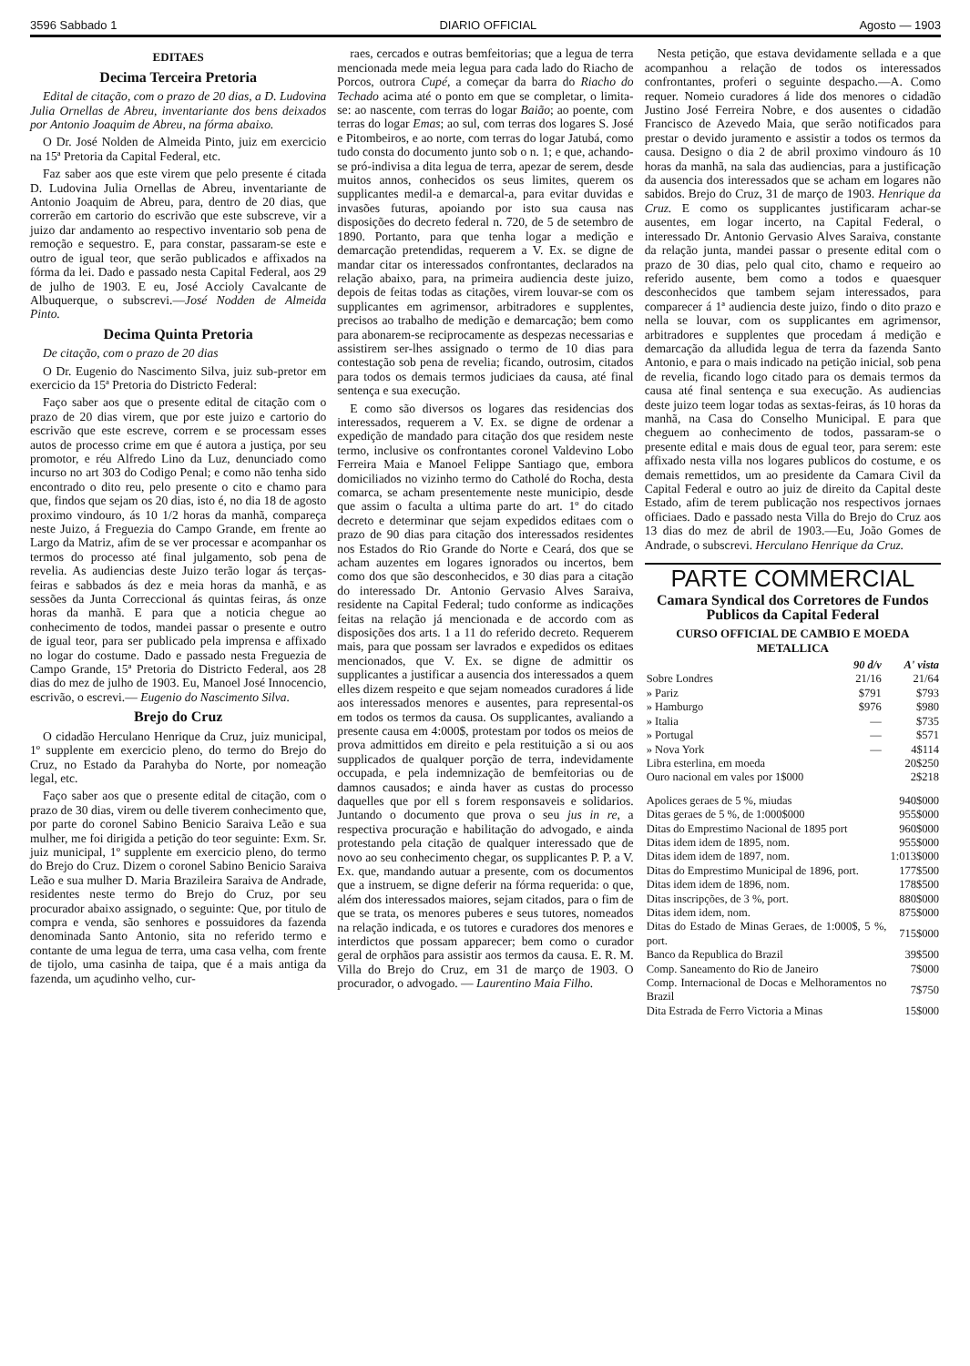3596 Sabbado 1 DIARIO OFFICIAL Agosto — 1903
EDITAES
Decima Terceira Pretoria
Edital de citação, com o prazo de 20 dias, a D. Ludovina Julia Ornellas de Abreu, inventariante dos bens deixados por Antonio Joaquim de Abreu, na fórma abaixo.
O Dr. José Nolden de Almeida Pinto, juiz em exercicio na 15ª Pretoria da Capital Federal, etc.
Faz saber aos que este virem que pelo presente é citada D. Ludovina Julia Ornellas de Abreu, inventariante de Antonio Joaquim de Abreu, para, dentro de 20 dias, que correrão em cartorio do escrivão que este subscreve, vir a juizo dar andamento ao respectivo inventario sob pena de remoção e sequestro. E, para constar, passaram-se este e outro de igual teor, que serão publicados e affixados na fórma da lei. Dado e passado nesta Capital Federal, aos 29 de julho de 1903. E eu, José Accioly Cavalcante de Albuquerque, o subscrevi.—José Nodden de Almeida Pinto.
Decima Quinta Pretoria
De citação, com o prazo de 20 dias
O Dr. Eugenio do Nascimento Silva, juiz sub-pretor em exercicio da 15ª Pretoria do Districto Federal:
Faço saber aos que o presente edital de citação com o prazo de 20 dias virem, que por este juizo e cartorio do escrivão que este escreve, correm e se processam esses autos de processo crime em que é autora a justiça, por seu promotor, e réu Alfredo Lino da Luz, denunciado como incurso no art 303 do Codigo Penal; e como não tenha sido encontrado o dito reu, pelo presente o cito e chamo para que, findos que sejam os 20 dias, isto é, no dia 18 de agosto proximo vindouro, ás 10 1/2 horas da manhã, compareça neste Juizo, á Freguezia do Campo Grande, em frente ao Largo da Matriz, afim de se ver processar e acompanhar os termos do processo até final julgamento, sob pena de revelia. As audiencias deste Juizo terão logar ás terças-feiras e sabbados ás dez e meia horas da manhã, e as sessões da Junta Correccional ás quintas feiras, ás onze horas da manhã. E para que a noticia chegue ao conhecimento de todos, mandei passar o presente e outro de igual teor, para ser publicado pela imprensa e affixado no logar do costume. Dado e passado nesta Freguezia de Campo Grande, 15ª Pretoria do Districto Federal, aos 28 dias do mez de julho de 1903. Eu, Manoel José Innocencio, escrivão, o escrevi.— Eugenio do Nascimento Silva.
Brejo do Cruz
O cidadão Herculano Henrique da Cruz, juiz municipal, 1º supplente em exercicio pleno, do termo do Brejo do Cruz, no Estado da Parahyba do Norte, por nomeação legal, etc.
Faço saber aos que o presente edital de citação, com o prazo de 30 dias, virem ou delle tiverem conhecimento que, por parte do coronel Sabino Benicio Saraiva Leão e sua mulher, me foi dirigida a petição do teor seguinte: Exm. Sr. juiz municipal, 1º supplente em exercicio pleno, do termo do Brejo do Cruz. Dizem o coronel Sabino Benicio Saraiva Leão e sua mulher D. Maria Brazileira Saraiva de Andrade, residentes neste termo do Brejo do Cruz, por seu procurador abaixo assignado, o seguinte: Que, por titulo de compra e venda, são senhores e possuidores da fazenda denominada Santo Antonio, sita no referido termo e contante de uma legua de terra, uma casa velha, com frente de tijolo, uma casinha de taipa, que é a mais antiga da fazenda, um açudinho velho, cur-
raes, cercados e outras bemfeitorias; que a legua de terra mencionada mede meia legua para cada lado do Riacho de Porcos, outrora Cupé, a começar da barra do Riacho do Techado acima até o ponto em que se completar, o limita-se: ao nascente, com terras do logar Baião; ao poente, com terras do logar Emas; ao sul, com terras dos logares S. José e Pitombeiros, e ao norte, com terras do logar Jatubá, como tudo consta do documento junto sob o n. 1; e que, achando-se pró-indivisa a dita legua de terra, apezar de serem, desde muitos annos, conhecidos os seus limites, querem os supplicantes medil-a e demarcal-a, para evitar duvidas e invasões futuras, apoiando por isto sua causa nas disposições do decreto federal n. 720, de 5 de setembro de 1890. Portanto, para que tenha logar a medição e demarcação pretendidas, requerem a V. Ex. se digne de mandar citar os interessados confrontantes, declarados na relação abaixo, para, na primeira audiencia deste juizo, depois de feitas todas as citações, virem louvar-se com os supplicantes em agrimensor, arbitradores e supplentes, precisos ao trabalho de medição e demarcação; bem como para abonarem-se reciprocamente as despezas necessarias e assistirem ser-lhes assignado o termo de 10 dias para contestação sob pena de revelia; ficando, outrosim, citados para todos os demais termos judiciaes da causa, até final sentença e sua execução.
E como são diversos os logares das residencias dos interessados, requerem a V. Ex. se digne de ordenar a expedição de mandado para citação dos que residem neste termo, inclusive os confrontantes coronel Valdevino Lobo Ferreira Maia e Manoel Felippe Santiago que, embora domiciliados no vizinho termo do Catholé do Rocha, desta comarca, se acham presentemente neste municipio, desde que assim o faculta a ultima parte do art. 1º do citado decreto e determinar que sejam expedidos editaes com o prazo de 90 dias para citação dos interessados residentes nos Estados do Rio Grande do Norte e Ceará, dos que se acham auzentes em logares ignorados ou incertos, bem como dos que são desconhecidos, e 30 dias para a citação do interessado Dr. Antonio Gervasio Alves Saraiva, residente na Capital Federal; tudo conforme as indicações feitas na relação já mencionada e de accordo com as disposições dos arts. 1 a 11 do referido decreto. Requerem mais, para que possam ser lavrados e expedidos os editaes mencionados, que V. Ex. se digne de admittir os supplicantes a justificar a ausencia dos interessados a quem elles dizem respeito e que sejam nomeados curadores á lide aos interessados menores e ausentes, para represental-os em todos os termos da causa. Os supplicantes, avaliando a presente causa em 4:000$, protestam por todos os meios de prova admittidos em direito e pela restituição a si ou aos supplicados de qualquer porção de terra, indevidamente occupada, e pela indemnização de bemfeitorias ou de damnos causados; e ainda haver as custas do processo daquelles que por ell s forem responsaveis e solidarios. Juntando o documento que prova o seu jus in re, a respectiva procuração e habilitação do advogado, e ainda protestando pela citação de qualquer interessado que de novo ao seu conhecimento chegar, os supplicantes P. P. a V. Ex. que, mandando autuar a presente, com os documentos que a instruem, se digne deferir na fórma requerida: o que, além dos interessados maiores, sejam citados, para o fim de que se trata, os menores puberes e seus tutores, nomeados na relação indicada, e os tutores e curadores dos menores e interdictos que possam apparecer; bem como o curador geral de orphãos para assistir aos termos da causa. E. R. M. Villa do Brejo do Cruz, em 31 de março de 1903. O procurador, o advogado. — Laurentino Maia Filho.
Nesta petição, que estava devidamente sellada e a que acompanhou a relação de todos os interessados confrontantes, proferi o seguinte despacho.—A. Como requer. Nomeio curadores á lide dos menores o cidadão Justino José Ferreira Nobre, e dos ausentes o cidadão Francisco de Azevedo Maia, que serão notificados para prestar o devido juramento e assistir a todos os termos da causa. Designo o dia 2 de abril proximo vindouro ás 10 horas da manhã, na sala das audiencias, para a justificação da ausencia dos interessados que se acham em logares não sabidos. Brejo do Cruz, 31 de março de 1903. Henrique da Cruz. E como os supplicantes justificaram achar-se ausentes, em logar incerto, na Capital Federal, o interessado Dr. Antonio Gervasio Alves Saraiva, constante da relação junta, mandei passar o presente edital com o prazo de 30 dias, pelo qual cito, chamo e requeiro ao referido ausente, bem como a todos e quaesquer desconhecidos que tambem sejam interessados, para comparecer á 1ª audiencia deste juizo, findo o dito prazo e nella se louvar, com os supplicantes em agrimensor, arbitradores e supplentes que procedam á medição e demarcação da alludida legua de terra da fazenda Santo Antonio, e para o mais indicado na petição inicial, sob pena de revelia, ficando logo citado para os demais termos da causa até final sentença e sua execução. As audiencias deste juizo teem logar todas as sextas-feiras, ás 10 horas da manhã, na Casa do Conselho Municipal. E para que cheguem ao conhecimento de todos, passaram-se o presente edital e mais dous de egual teor, para serem: este affixado nesta villa nos logares publicos do costume, e os demais remettidos, um ao presidente da Camara Civil da Capital Federal e outro ao juiz de direito da Capital deste Estado, afim de terem publicação nos respectivos jornaes officiaes. Dado e passado nesta Villa do Brejo do Cruz aos 13 dias do mez de abril de 1903.—Eu, João Gomes de Andrade, o subscrevi. Herculano Henrique da Cruz.
PARTE COMMERCIAL
Camara Syndical dos Corretores de Fundos Publicos da Capital Federal
CURSO OFFICIAL DE CAMBIO E MOEDA METALLICA
| | 90 d/v | A' vista |
| --- | --- | --- |
| Sobre Londres | 21/16 | 21/64 |
| » Pariz | $791 | $793 |
| » Hamburgo | $976 | $980 |
| » Italia | — | $735 |
| » Portugal | — | $571 |
| » Nova York | — | 4$114 |
| Libra esterlina, em moeda | | 20$250 |
| Ouro nacional em vales por 1$000 | | 2$218 |
| Apolices geraes de 5 %, miudas | 940$000 |
| Ditas geraes de 5 %, de 1:000$000 | 955$000 |
| Ditas do Emprestimo Nacional de 1895 port | 960$000 |
| Ditas idem idem de 1895, nom. | 955$000 |
| Ditas idem idem de 1897, nom. | 1:013$000 |
| Ditas do Emprestimo Municipal de 1896, port. | 177$500 |
| Ditas idem idem de 1896, nom. | 178$500 |
| Ditas inscripções, de 3 %, port. | 880$000 |
| Ditas idem idem, nom. | 875$000 |
| Ditas do Estado de Minas Geraes, de 1:000$, 5 %, port. | 715$000 |
| Banco da Republica do Brazil | 39$500 |
| Comp. Saneamento do Rio de Janeiro | 7$000 |
| Comp. Internacional de Docas e Melhoramentos no Brazil | 7$750 |
| Dita Estrada de Ferro Victoria a Minas | 15$000 |